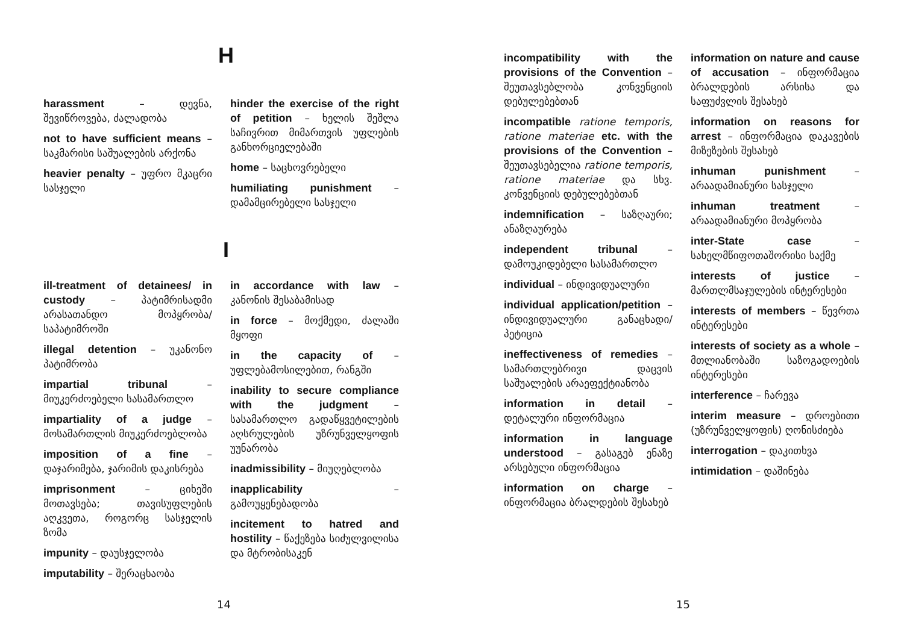H
harassment – დევნა, შევიწროვება, ძალადობა
not to have sufficient means – საკმარისი საშუალების არქონა
heavier penalty – უფრო მკაცრი სასჯელი
hinder the exercise of the right of petition – ხელის შეშლა საჩივრით მიმართვის უფლების განხორციელებაში
home – საცხოვრებელი
humiliating punishment – დამამცირებელი სასჯელი
I
ill-treatment of detainees/ in custody – პატიმრისადმი არასათანდო მოპყრობა/ საპატიმროში
illegal detention – უკანონო პატიმრობა
impartial tribunal – მიუკერძოებელი სასამართლო
impartiality of a judge – მოსამართლის მიუკერძოებლობა
imposition of a fine – დაჯარიმება, ჯარიმის დაკისრება
imprisonment – ციხეში მოთავსება; თავისუფლების აღკვეთა, როგორც სასჯელის ზომა
impunity – დაუსჯელობა
imputability – შერაცხაობა
in accordance with law – კანონის შესაბამისად
in force – მოქმედი, ძალაში მყოფი
in the capacity of – უფლებამოსილებით, რანგში
inability to secure compliance with the judgment – სასამართლო გადაწყვეტილების აღსრულების უზრუნველყოფის უუნარობა
inadmissibility – მიუღებლობა
inapplicability – გამოუყენებადობა
incitement to hatred and hostility – წაქეზება სიძულვილისა და მტრობისაკენ
14
incompatibility with the provisions of the Convention – შეუთავსებლობა კონვენციის დებულებებთან
incompatible ratione temporis, ratione materiae etc. with the provisions of the Convention – შეუთავსებელია ratione temporis, ratione materiae და სხვ. კონვენციის დებულებებთან
indemnification – საზღაური; ანაზღაურება
independent tribunal – დამოუკიდებელი სასამართლო
individual – ინდივიდუალური
individual application/petition – ინდივიდუალური განაცხადი/პეტიცია
ineffectiveness of remedies – სამართლებრივი დაცვის საშუალების არაეფექტიანობა
information in detail – დეტალური ინფორმაცია
information in language understood – გასაგებ ენაზე არსებული ინფორმაცია
information on charge – ინფორმაცია ბრალდების შესახებ
information on nature and cause of accusation – ინფორმაცია ბრალდების არსისა და საფუძვლის შესახებ
information on reasons for arrest – ინფორმაცია დაკავების მიზეზების შესახებ
inhuman punishment – არაადამიანური სასჯელი
inhuman treatment – არაადამიანური მოპყრობა
inter-State case – სახელმწიფოთაშორისი საქმე
interests of justice – მართლმსაჯულების ინტერესები
interests of members – წევრთა ინტერესები
interests of society as a whole – მთლიანობაში საზოგადოების ინტერესები
interference – ჩარევა
interim measure – დროებითი (უზრუნველყოფის) ღონისძიება
interrogation – დაკითხვა
intimidation – დაშინება
15